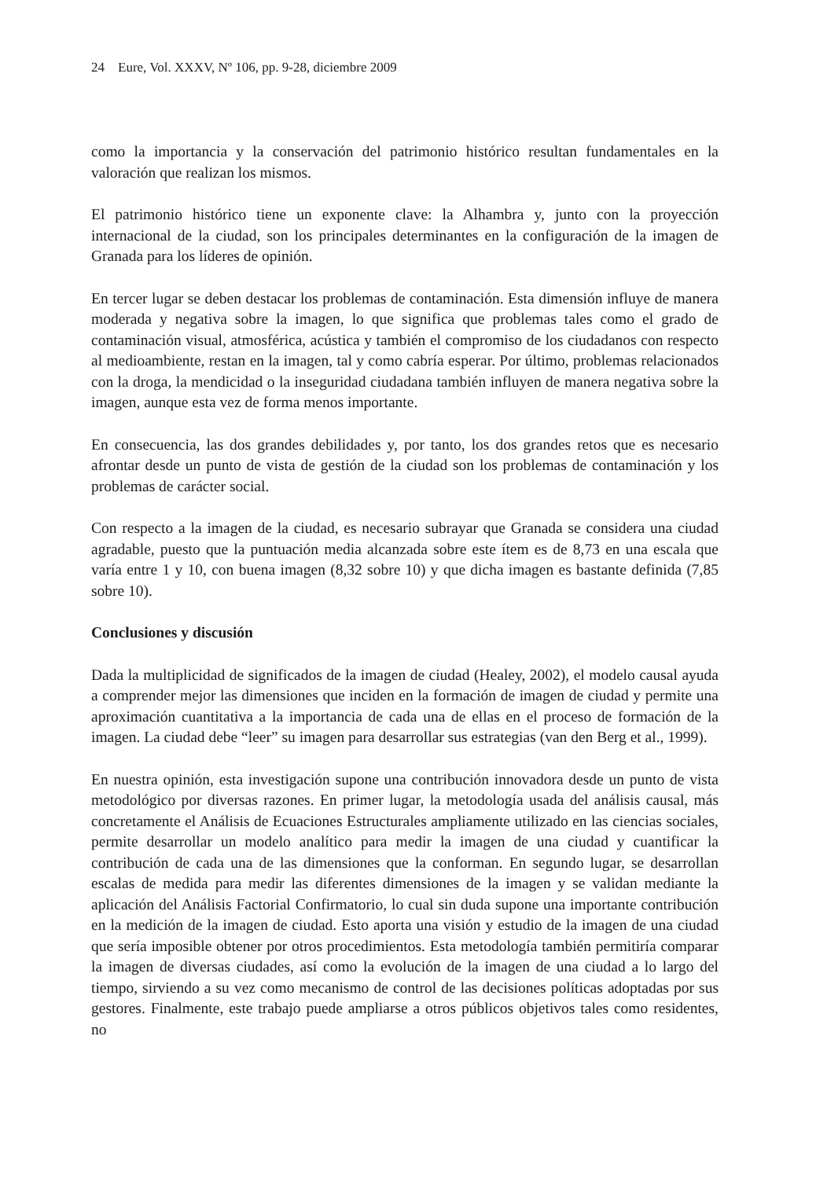24 Eure, Vol. XXXV, Nº 106, pp. 9-28, diciembre 2009
como la importancia y la conservación del patrimonio histórico resultan fundamentales en la valoración que realizan los mismos.
El patrimonio histórico tiene un exponente clave: la Alhambra y, junto con la proyección internacional de la ciudad, son los principales determinantes en la configuración de la imagen de Granada para los líderes de opinión.
En tercer lugar se deben destacar los problemas de contaminación. Esta dimensión influye de manera moderada y negativa sobre la imagen, lo que significa que problemas tales como el grado de contaminación visual, atmosférica, acústica y también el compromiso de los ciudadanos con respecto al medioambiente, restan en la imagen, tal y como cabría esperar. Por último, problemas relacionados con la droga, la mendicidad o la inseguridad ciudadana también influyen de manera negativa sobre la imagen, aunque esta vez de forma menos importante.
En consecuencia, las dos grandes debilidades y, por tanto, los dos grandes retos que es necesario afrontar desde un punto de vista de gestión de la ciudad son los problemas de contaminación y los problemas de carácter social.
Con respecto a la imagen de la ciudad, es necesario subrayar que Granada se considera una ciudad agradable, puesto que la puntuación media alcanzada sobre este ítem es de 8,73 en una escala que varía entre 1 y 10, con buena imagen (8,32 sobre 10) y que dicha imagen es bastante definida (7,85 sobre 10).
Conclusiones y discusión
Dada la multiplicidad de significados de la imagen de ciudad (Healey, 2002), el modelo causal ayuda a comprender mejor las dimensiones que inciden en la formación de imagen de ciudad y permite una aproximación cuantitativa a la importancia de cada una de ellas en el proceso de formación de la imagen. La ciudad debe “leer” su imagen para desarrollar sus estrategias (van den Berg et al., 1999).
En nuestra opinión, esta investigación supone una contribución innovadora desde un punto de vista metodológico por diversas razones. En primer lugar, la metodología usada del análisis causal, más concretamente el Análisis de Ecuaciones Estructurales ampliamente utilizado en las ciencias sociales, permite desarrollar un modelo analítico para medir la imagen de una ciudad y cuantificar la contribución de cada una de las dimensiones que la conforman. En segundo lugar, se desarrollan escalas de medida para medir las diferentes dimensiones de la imagen y se validan mediante la aplicación del Análisis Factorial Confirmatorio, lo cual sin duda supone una importante contribución en la medición de la imagen de ciudad. Esto aporta una visión y estudio de la imagen de una ciudad que sería imposible obtener por otros procedimientos. Esta metodología también permitiría comparar la imagen de diversas ciudades, así como la evolución de la imagen de una ciudad a lo largo del tiempo, sirviendo a su vez como mecanismo de control de las decisiones políticas adoptadas por sus gestores. Finalmente, este trabajo puede ampliarse a otros públicos objetivos tales como residentes, no